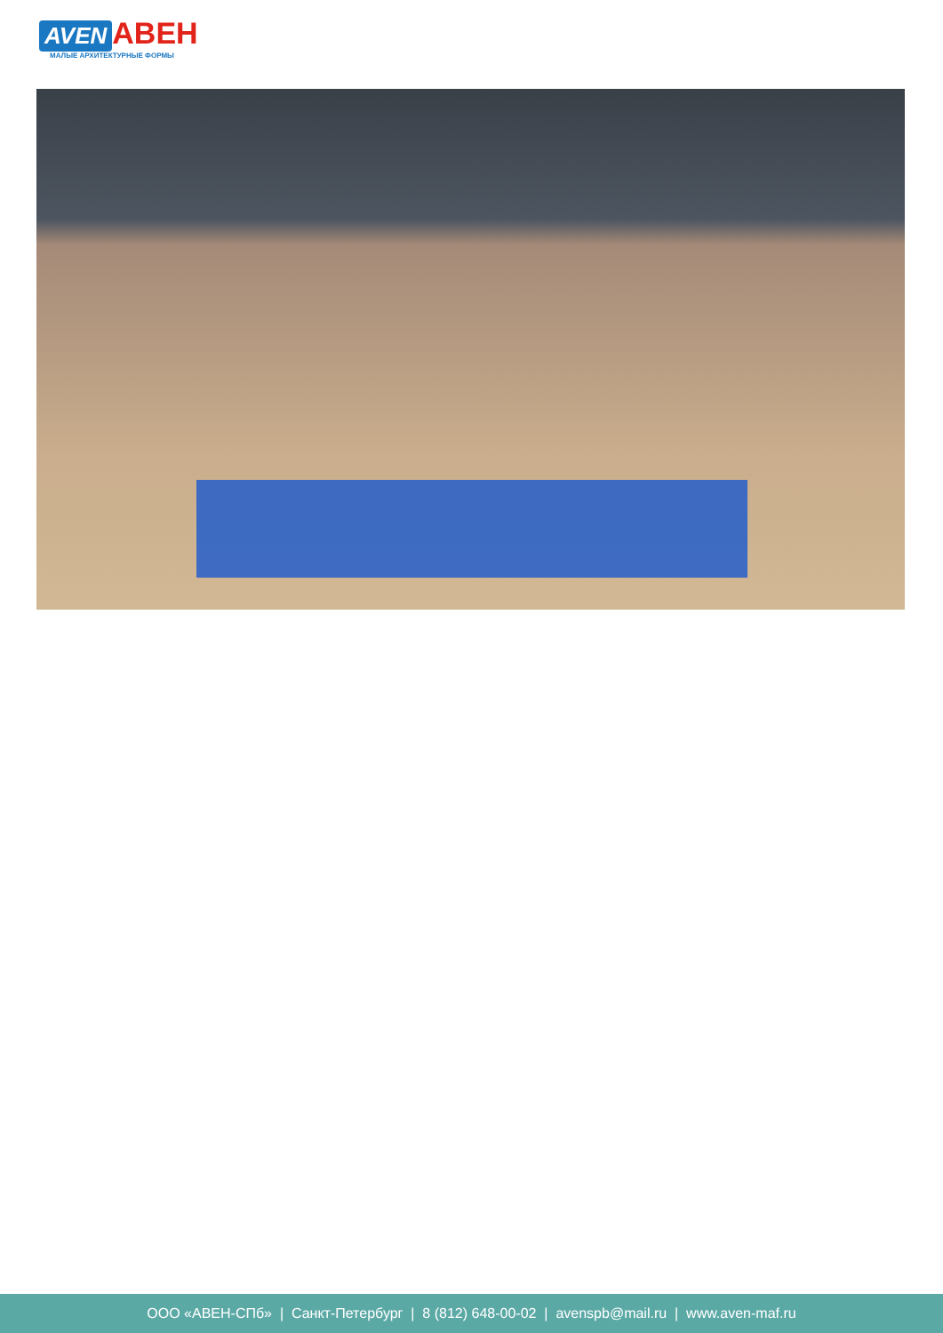AVEN АВЕН
МАЛЫЕ АРХИТЕКТУРНЫЕ ФОРМЫ
ООО «АВЕН-СПб» | Санкт-Петербург | 8 (812) 648-00-02 | avenspb@mail.ru | www.aven-maf.ru